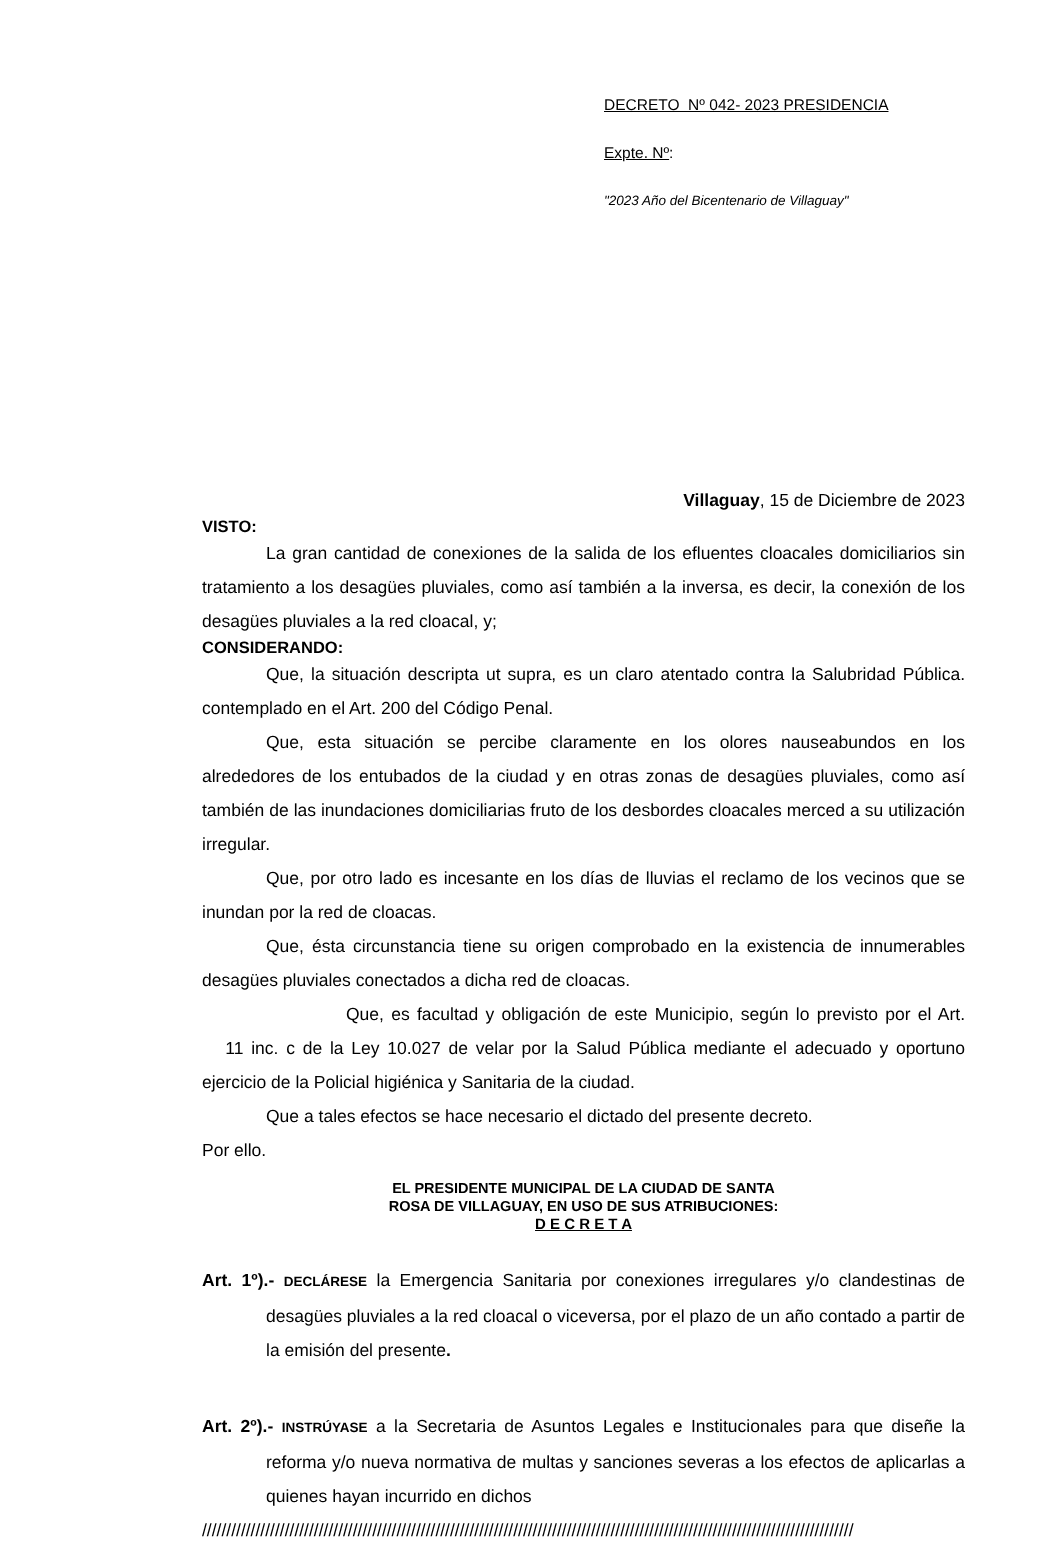DECRETO Nº 042- 2023 PRESIDENCIA
Expte. Nº:
"2023 Año del Bicentenario de Villaguay"
Villaguay, 15 de Diciembre de 2023
VISTO:
La gran cantidad de conexiones de la salida de los efluentes cloacales domiciliarios sin tratamiento a los desagües pluviales, como así también a la inversa, es decir, la conexión de los desagües pluviales a la red cloacal, y;
CONSIDERANDO:
Que, la situación descripta ut supra, es un claro atentado contra la Salubridad Pública. contemplado en el Art. 200 del Código Penal.
Que, esta situación se percibe claramente en los olores nauseabundos en los alrededores de los entubados de la ciudad y en otras zonas de desagües pluviales, como así también de las inundaciones domiciliarias fruto de los desbordes cloacales merced a su utilización irregular.
Que, por otro lado es incesante en los días de lluvias el reclamo de los vecinos que se inundan por la red de cloacas.
Que, ésta circunstancia tiene su origen comprobado en la existencia de innumerables desagües pluviales conectados a dicha red de cloacas.
Que, es facultad y obligación de este Municipio, según lo previsto por el Art. 11 inc. c de la Ley 10.027 de velar por la Salud Pública mediante el adecuado y oportuno ejercicio de la Policial higiénica y Sanitaria de la ciudad.
Que a tales efectos se hace necesario el dictado del presente decreto.
Por ello.
EL PRESIDENTE MUNICIPAL DE LA CIUDAD DE SANTA
ROSA DE VILLAGUAY, EN USO DE SUS ATRIBUCIONES:
D E C R E T A
Art. 1º).- DECLÁRESE la Emergencia Sanitaria por conexiones irregulares y/o clandestinas de desagües pluviales a la red cloacal o viceversa, por el plazo de un año contado a partir de la emisión del presente.
Art. 2º).- INSTRÚYASE a la Secretaria de Asuntos Legales e Institucionales para que diseñe la reforma y/o nueva normativa de multas y sanciones severas a los efectos de aplicarlas a quienes hayan incurrido en dichos
//////////////////////////////////////////////////////////////////////////////////////////////////////////////////////////////////////